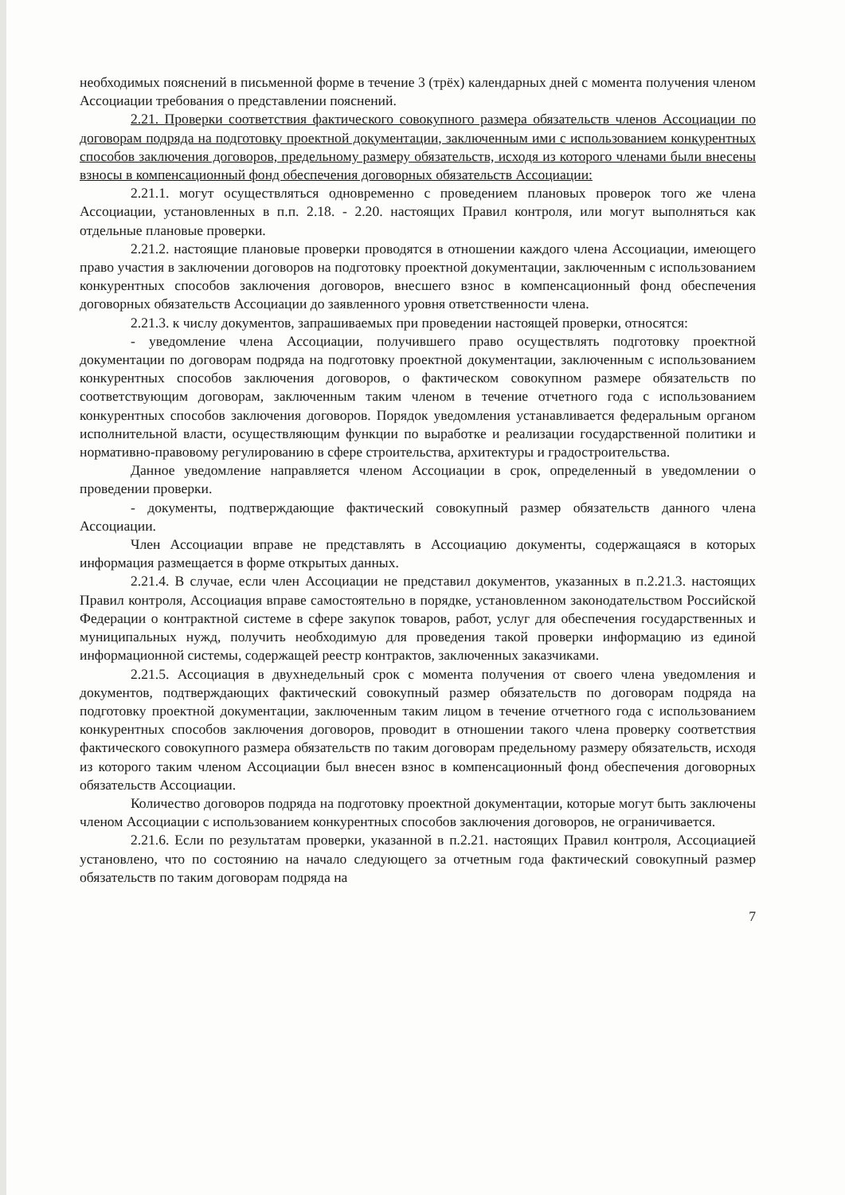необходимых пояснений в письменной форме в течение 3 (трёх) календарных дней с момента получения членом Ассоциации требования о представлении пояснений.
2.21. Проверки соответствия фактического совокупного размера обязательств членов Ассоциации по договорам подряда на подготовку проектной документации, заключенным ими с использованием конкурентных способов заключения договоров, предельному размеру обязательств, исходя из которого членами были внесены взносы в компенсационный фонд обеспечения договорных обязательств Ассоциации:
2.21.1. могут осуществляться одновременно с проведением плановых проверок того же члена Ассоциации, установленных в п.п. 2.18. - 2.20. настоящих Правил контроля, или могут выполняться как отдельные плановые проверки.
2.21.2. настоящие плановые проверки проводятся в отношении каждого члена Ассоциации, имеющего право участия в заключении договоров на подготовку проектной документации, заключенным с использованием конкурентных способов заключения договоров, внесшего взнос в компенсационный фонд обеспечения договорных обязательств Ассоциации до заявленного уровня ответственности члена.
2.21.3. к числу документов, запрашиваемых при проведении настоящей проверки, относятся:
- уведомление члена Ассоциации, получившего право осуществлять подготовку проектной документации по договорам подряда на подготовку проектной документации, заключенным с использованием конкурентных способов заключения договоров, о фактическом совокупном размере обязательств по соответствующим договорам, заключенным таким членом в течение отчетного года с использованием конкурентных способов заключения договоров. Порядок уведомления устанавливается федеральным органом исполнительной власти, осуществляющим функции по выработке и реализации государственной политики и нормативно-правовому регулированию в сфере строительства, архитектуры и градостроительства.
Данное уведомление направляется членом Ассоциации в срок, определенный в уведомлении о проведении проверки.
- документы, подтверждающие фактический совокупный размер обязательств данного члена Ассоциации.
Член Ассоциации вправе не представлять в Ассоциацию документы, содержащаяся в которых информация размещается в форме открытых данных.
2.21.4. В случае, если член Ассоциации не представил документов, указанных в п.2.21.3. настоящих Правил контроля, Ассоциация вправе самостоятельно в порядке, установленном законодательством Российской Федерации о контрактной системе в сфере закупок товаров, работ, услуг для обеспечения государственных и муниципальных нужд, получить необходимую для проведения такой проверки информацию из единой информационной системы, содержащей реестр контрактов, заключенных заказчиками.
2.21.5. Ассоциация в двухнедельный срок с момента получения от своего члена уведомления и документов, подтверждающих фактический совокупный размер обязательств по договорам подряда на подготовку проектной документации, заключенным таким лицом в течение отчетного года с использованием конкурентных способов заключения договоров, проводит в отношении такого члена проверку соответствия фактического совокупного размера обязательств по таким договорам предельному размеру обязательств, исходя из которого таким членом Ассоциации был внесен взнос в компенсационный фонд обеспечения договорных обязательств Ассоциации.
Количество договоров подряда на подготовку проектной документации, которые могут быть заключены членом Ассоциации с использованием конкурентных способов заключения договоров, не ограничивается.
2.21.6. Если по результатам проверки, указанной в п.2.21. настоящих Правил контроля, Ассоциацией установлено, что по состоянию на начало следующего за отчетным года фактический совокупный размер обязательств по таким договорам подряда на
7